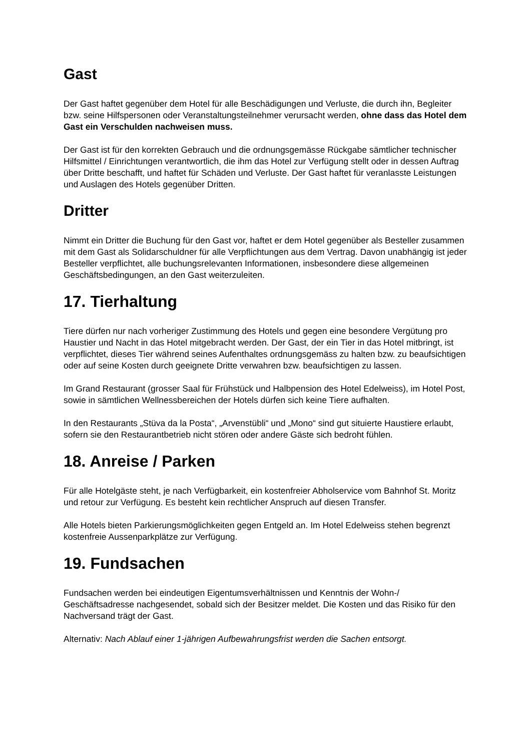Gast
Der Gast haftet gegenüber dem Hotel für alle Beschädigungen und Verluste, die durch ihn, Begleiter bzw. seine Hilfspersonen oder Veranstaltungsteilnehmer verursacht werden, ohne dass das Hotel dem Gast ein Verschulden nachweisen muss.
Der Gast ist für den korrekten Gebrauch und die ordnungsgemässe Rückgabe sämtlicher technischer Hilfsmittel / Einrichtungen verantwortlich, die ihm das Hotel zur Verfügung stellt oder in dessen Auftrag über Dritte beschafft, und haftet für Schäden und Verluste. Der Gast haftet für veranlasste Leistungen und Auslagen des Hotels gegenüber Dritten.
Dritter
Nimmt ein Dritter die Buchung für den Gast vor, haftet er dem Hotel gegenüber als Besteller zusammen mit dem Gast als Solidarschuldner für alle Verpflichtungen aus dem Vertrag. Davon unabhängig ist jeder Besteller verpflichtet, alle buchungsrelevanten Informationen, insbesondere diese allgemeinen Geschäftsbedingungen, an den Gast weiterzuleiten.
17. Tierhaltung
Tiere dürfen nur nach vorheriger Zustimmung des Hotels und gegen eine besondere Vergütung pro Haustier und Nacht in das Hotel mitgebracht werden. Der Gast, der ein Tier in das Hotel mitbringt, ist verpflichtet, dieses Tier während seines Aufenthaltes ordnungsgemäss zu halten bzw. zu beaufsichtigen oder auf seine Kosten durch geeignete Dritte verwahren bzw. beaufsichtigen zu lassen.
Im Grand Restaurant (grosser Saal für Frühstück und Halbpension des Hotel Edelweiss), im Hotel Post, sowie in sämtlichen Wellnessbereichen der Hotels dürfen sich keine Tiere aufhalten.
In den Restaurants „Stüva da la Posta“, „Arvenstübli“ und „Mono“ sind gut situierte Haustiere erlaubt, sofern sie den Restaurantbetrieb nicht stören oder andere Gäste sich bedroht fühlen.
18. Anreise / Parken
Für alle Hotelgäste steht, je nach Verfügbarkeit, ein kostenfreier Abholservice vom Bahnhof St. Moritz und retour zur Verfügung. Es besteht kein rechtlicher Anspruch auf diesen Transfer.
Alle Hotels bieten Parkierungsmöglichkeiten gegen Entgeld an. Im Hotel Edelweiss stehen begrenzt kostenfreie Aussenparkplätze zur Verfügung.
19. Fundsachen
Fundsachen werden bei eindeutigen Eigentumsverhältnissen und Kenntnis der Wohn-/ Geschäftsadresse nachgesendet, sobald sich der Besitzer meldet. Die Kosten und das Risiko für den Nachversand trägt der Gast.
Alternativ: Nach Ablauf einer 1-jährigen Aufbewahrungsfrist werden die Sachen entsorgt.